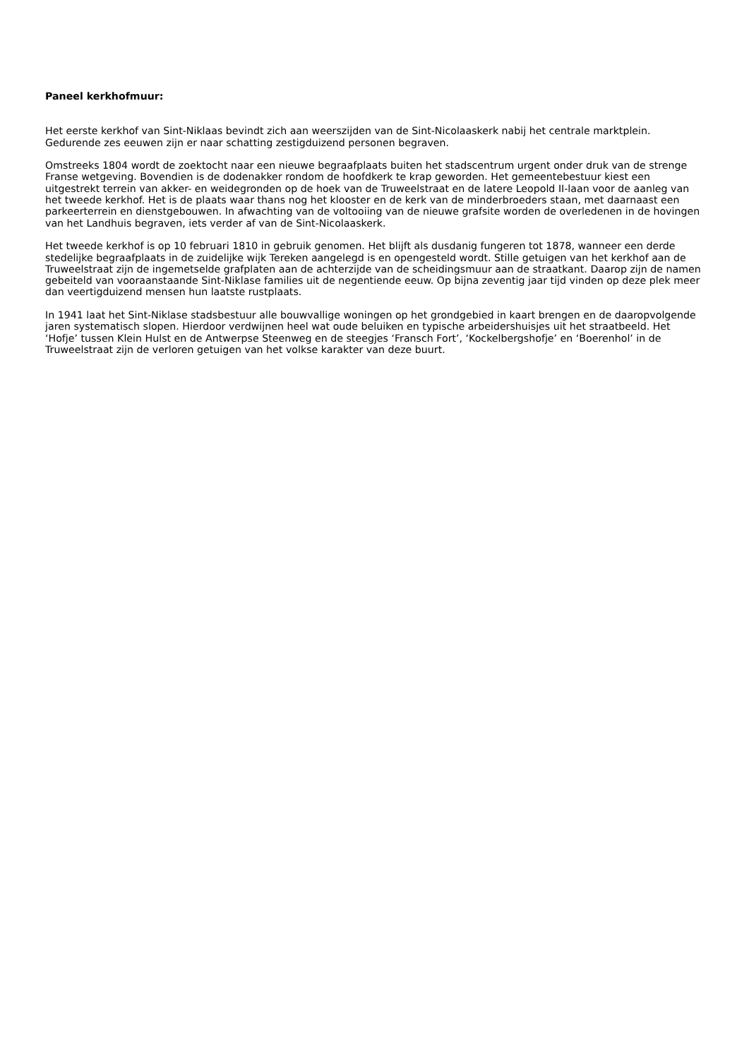Paneel kerkhofmuur:
Het eerste kerkhof van Sint-Niklaas bevindt zich aan weerszijden van de Sint-Nicolaaskerk nabij het centrale marktplein. Gedurende zes eeuwen zijn er naar schatting zestigduizend personen begraven.
Omstreeks 1804 wordt de zoektocht naar een nieuwe begraafplaats buiten het stadscentrum urgent onder druk van de strenge Franse wetgeving. Bovendien is de dodenakker rondom de hoofdkerk te krap geworden. Het gemeentebestuur kiest een uitgestrekt terrein van akker- en weidegronden op de hoek van de Truweelstraat en de latere Leopold II-laan voor de aanleg van het tweede kerkhof. Het is de plaats waar thans nog het klooster en de kerk van de minderbroeders staan, met daarnaast een parkeerterrein en dienstgebouwen. In afwachting van de voltooiing van de nieuwe grafsite worden de overledenen in de hovingen van het Landhuis begraven, iets verder af van de Sint-Nicolaaskerk.
Het tweede kerkhof is op 10 februari 1810 in gebruik genomen. Het blijft als dusdanig fungeren tot 1878, wanneer een derde stedelijke begraafplaats in de zuidelijke wijk Tereken aangelegd is en opengesteld wordt. Stille getuigen van het kerkhof aan de Truweelstraat zijn de ingemetselde grafplaten aan de achterzijde van de scheidingsmuur aan de straatkant. Daarop zijn de namen gebeiteld van vooraanstaande Sint-Niklase families uit de negentiende eeuw. Op bijna zeventig jaar tijd vinden op deze plek meer dan veertigduizend mensen hun laatste rustplaats.
In 1941 laat het Sint-Niklase stadsbestuur alle bouwvallige woningen op het grondgebied in kaart brengen en de daaropvolgende jaren systematisch slopen. Hierdoor verdwijnen heel wat oude beluiken en typische arbeidershuisjes uit het straatbeeld. Het ‘Hofje’ tussen Klein Hulst en de Antwerpse Steenweg en de steegjes ‘Fransch Fort’, ‘Kockelbergshofje’ en ‘Boerenhol’ in de Truweelstraat zijn de verloren getuigen van het volkse karakter van deze buurt.